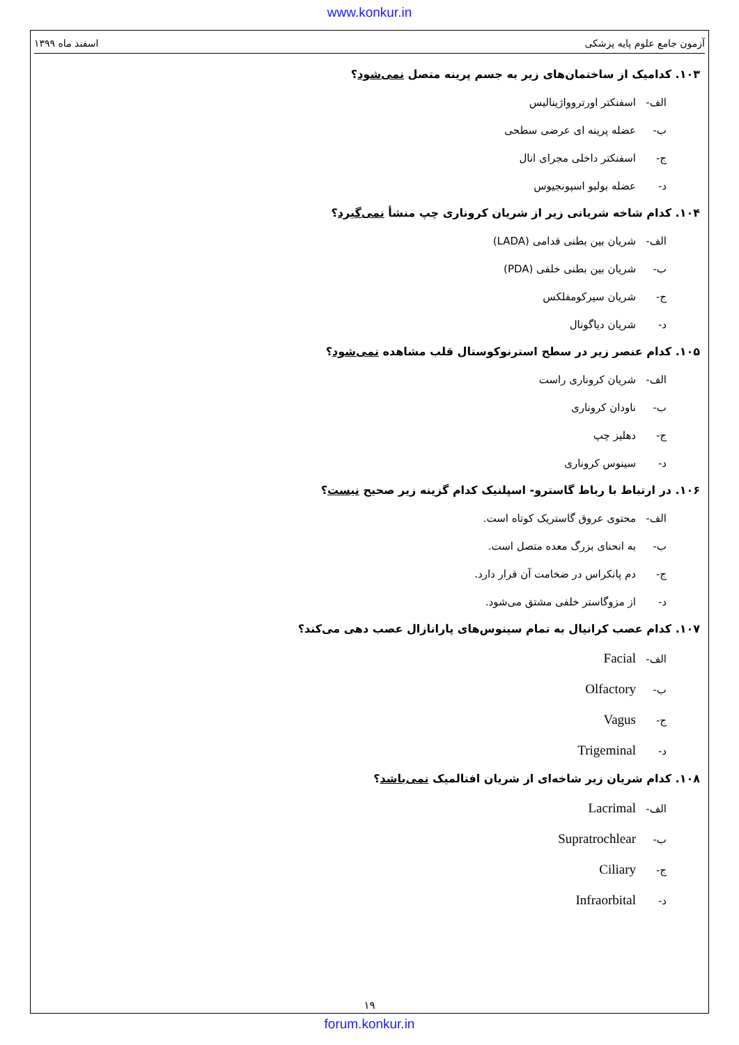www.konkur.in
آزمون جامع علوم پایه پزشکی اسفند ماه ۱۳۹۹
۱۰۳. کدامیک از ساختمان‌های زیر به جسم پرینه متصل نمی‌شود؟
الف- اسفنکتر اورتروواژینالیس
ب- عضله پرینه ای عرضی سطحی
ج- اسفنکتر داخلی مجرای انال
د- عضله بولبو اسپونجیوس
۱۰۴. کدام شاخه شریانی زیر از شریان کروناری چپ منشأ نمی‌گیرد؟
الف- شریان بین بطنی قدامی (LADA)
ب- شریان بین بطنی خلفی (PDA)
ج- شریان سیرکومفلکس
د- شریان دیاگونال
۱۰۵. کدام عنصر زیر در سطح استرنوکوستال قلب مشاهده نمی‌شود؟
الف- شریان کروناری راست
ب- ناودان کروناری
ج- دهلیز چپ
د- سینوس کروناری
۱۰۶. در ارتباط با رباط گاسترو- اسپلنیک کدام گزینه زیر صحیح نیست؟
الف- محتوی عروق گاستریک کوتاه است.
ب- به انحنای بزرگ معده متصل است.
ج- دم پانکراس در ضخامت آن قرار دارد.
د- از مزوگاستر خلفی مشتق می‌شود.
۱۰۷. کدام عصب کرانیال به تمام سینوس‌های پارانازال عصب دهی می‌کند؟
الف- Facial
ب- Olfactory
ج- Vagus
د- Trigeminal
۱۰۸. کدام شریان زیر شاخه‌ای از شریان افتالمیک نمی‌باشد؟
الف- Lacrimal
ب- Supratrochlear
ج- Ciliary
د- Infraorbital
۱۹
forum.konkur.in